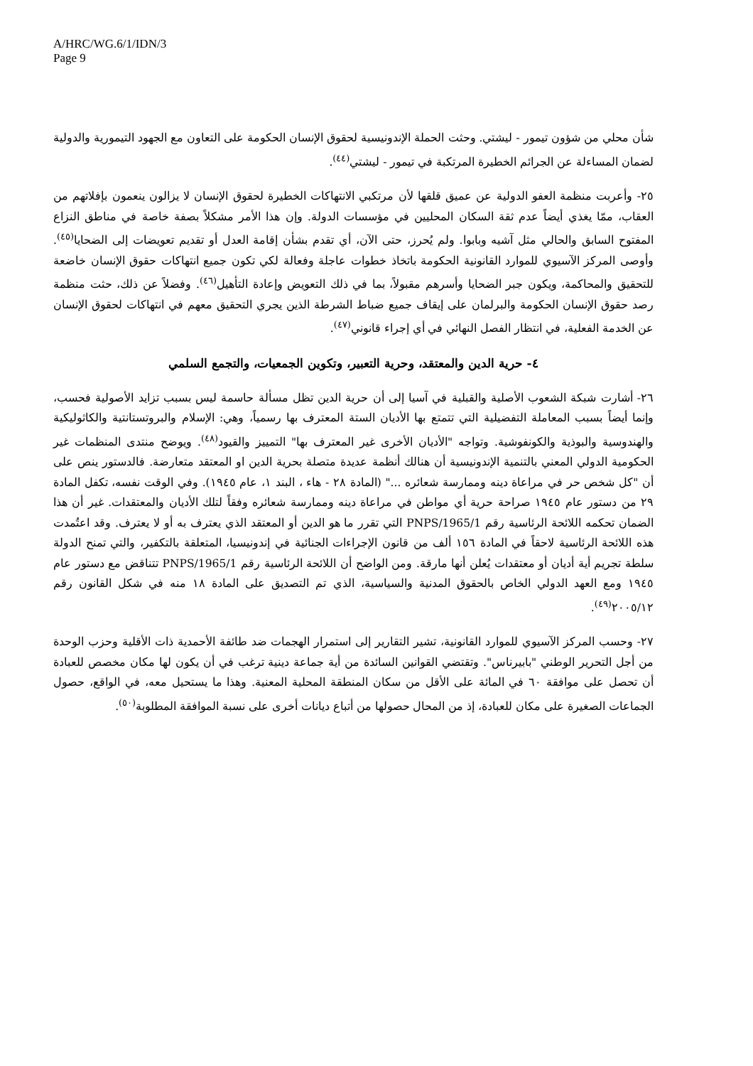A/HRC/WG.6/1/IDN/3
Page 9
شأن محلي من شؤون تيمور - ليشتي. وحثت الحملة الإندونيسية لحقوق الإنسان الحكومة على التعاون مع الجهود التيمورية والدولية لضمان المساءلة عن الجرائم الخطيرة المرتكبة في تيمور - ليشتي<sup>(٤٤)</sup>.
٢٥- وأعربت منظمة العفو الدولية عن عميق قلقها لأن مرتكبي الانتهاكات الخطيرة لحقوق الإنسان لا يزالون ينعمون بإفلاتهم من العقاب، ممّا يغذي أيضاً عدم ثقة السكان المحليين في مؤسسات الدولة. وإن هذا الأمر مشكلاً بصفة خاصة في مناطق النزاع المفتوح السابق والحالي مثل آشيه وبابوا. ولم يُحرز، حتى الآن، أي تقدم بشأن إقامة العدل أو تقديم تعويضات إلى الضحايا<sup>(٤٥)</sup>. وأوصى المركز الآسيوي للموارد القانونية الحكومة باتخاذ خطوات عاجلة وفعالة لكي تكون جميع انتهاكات حقوق الإنسان خاضعة للتحقيق والمحاكمة، ويكون جبر الضحايا وأسرهم مقبولاً، بما في ذلك التعويض وإعادة التأهيل<sup>(٤٦)</sup>. وفضلاً عن ذلك، حثت منظمة رصد حقوق الإنسان الحكومة والبرلمان على إيقاف جميع ضباط الشرطة الذين يجري التحقيق معهم في انتهاكات لحقوق الإنسان عن الخدمة الفعلية، في انتظار الفصل النهائي في أي إجراء قانوني<sup>(٤٧)</sup>.
٤- حرية الدين والمعتقد، وحرية التعبير، وتكوين الجمعيات، والتجمع السلمي
٢٦- أشارت شبكة الشعوب الأصلية والقبلية في آسيا إلى أن حرية الدين تظل مسألة حاسمة ليس بسبب تزايد الأصولية فحسب، وإنما أيضاً بسبب المعاملة التفضيلية التي تتمتع بها الأديان الستة المعترف بها رسمياً، وهي: الإسلام والبروتستانتية والكاثوليكية والهندوسية والبوذية والكونفوشية. وتواجه "الأديان الأخرى غير المعترف بها" التمييز والقيود<sup>(٤٨)</sup>. ويوضح منتدى المنظمات غير الحكومية الدولي المعني بالتنمية الإندونيسية أن هنالك أنظمة عديدة متصلة بحرية الدين او المعتقد متعارضة. فالدستور ينص على أن "كل شخص حر في مراعاة دينه وممارسة شعائره ..." (المادة ٢٨ - هاء ، البند ١، عام ١٩٤٥). وفي الوقت نفسه، تكفل المادة ٢٩ من دستور عام ١٩٤٥ صراحة حرية أي مواطن في مراعاة دينه وممارسة شعائره وفقاً لتلك الأديان والمعتقدات. غير أن هذا الضمان تحكمه اللائحة الرئاسية رقم 1/PNPS/1965 التي تقرر ما هو الدين أو المعتقد الذي يعترف به أو لا يعترف. وقد اعتُمدت هذه اللائحة الرئاسية لاحقاً في المادة ١٥٦ ألف من قانون الإجراءات الجنائية في إندونيسيا، المتعلقة بالتكفير، والتي تمنح الدولة سلطة تجريم أية أديان أو معتقدات يُعلن أنها مارقة. ومن الواضح أن اللائحة الرئاسية رقم 1/PNPS/1965 تتناقض مع دستور عام ١٩٤٥ ومع العهد الدولي الخاص بالحقوق المدنية والسياسية، الذي تم التصديق على المادة ١٨ منه في شكل القانون رقم ٢٠٠٥/١٢<sup>(٤٩)</sup>.
٢٧- وحسب المركز الآسيوي للموارد القانونية، تشير التقارير إلى استمرار الهجمات ضد طائفة الأحمدية ذات الأقلية وحزب الوحدة من أجل التحرير الوطني "بابيرناس". وتقتضي القوانين السائدة من أية جماعة دينية ترغب في أن يكون لها مكان مخصص للعبادة أن تحصل على موافقة ٦٠ في المائة على الأقل من سكان المنطقة المحلية المعنية. وهذا ما يستحيل معه، في الواقع، حصول الجماعات الصغيرة على مكان للعبادة، إذ من المحال حصولها من أتباع ديانات أخرى على نسبة الموافقة المطلوبة<sup>(٥٠)</sup>.